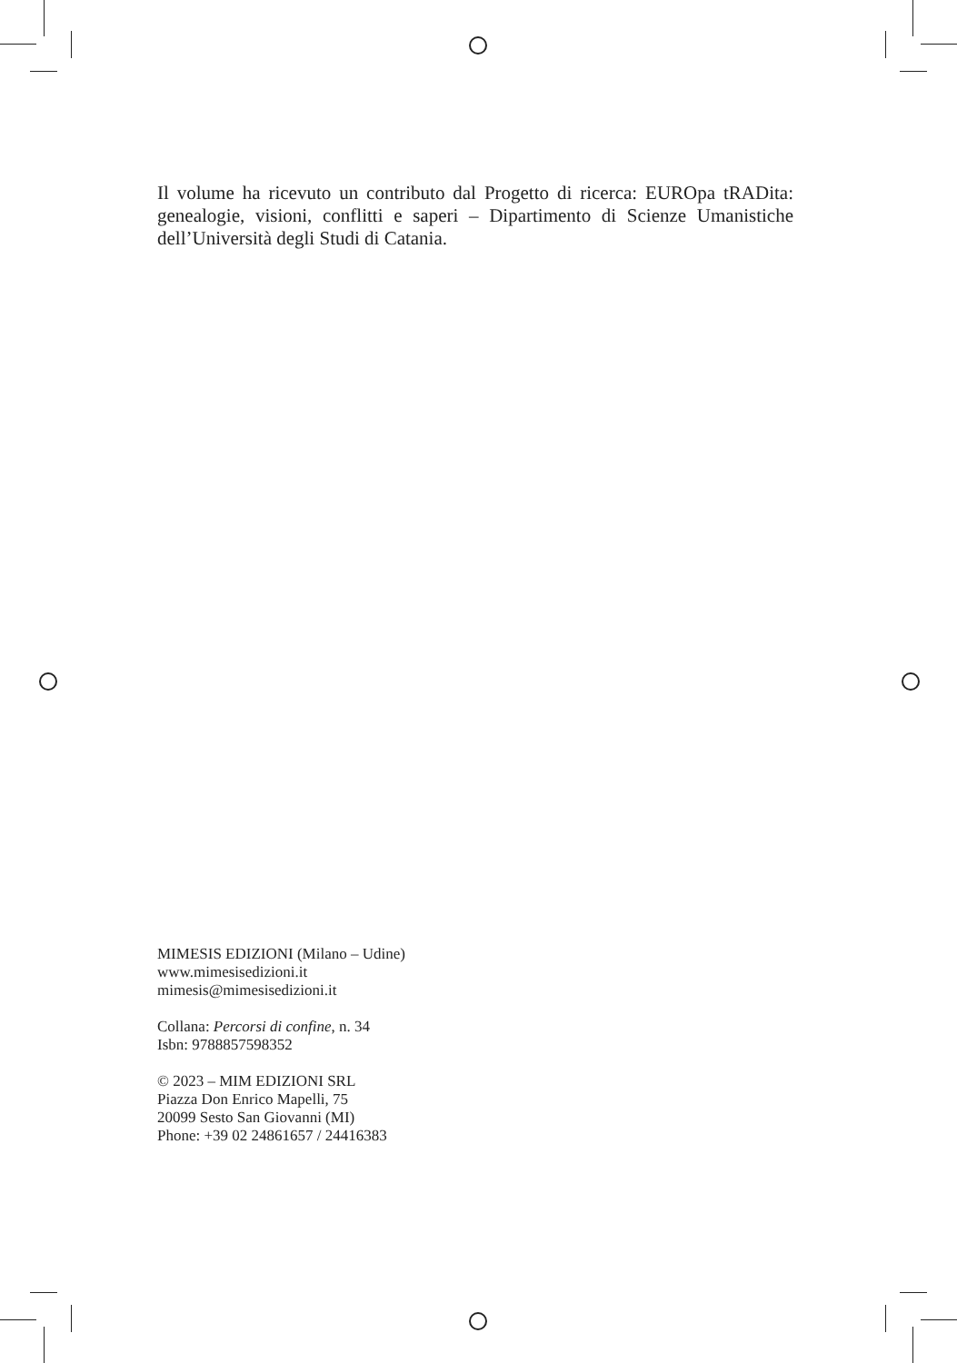Il volume ha ricevuto un contributo dal Progetto di ricerca: EUROpa tRADita: genealogie, visioni, conflitti e saperi – Dipartimento di Scienze Umanistiche dell’Università degli Studi di Catania.
MIMESIS EDIZIONI (Milano – Udine)
www.mimesisedizioni.it
mimesis@mimesisedizioni.it
Collana: Percorsi di confine, n. 34
Isbn: 9788857598352
© 2023 – MIM EDIZIONI SRL
Piazza Don Enrico Mapelli, 75
20099 Sesto San Giovanni (MI)
Phone: +39 02 24861657 / 24416383